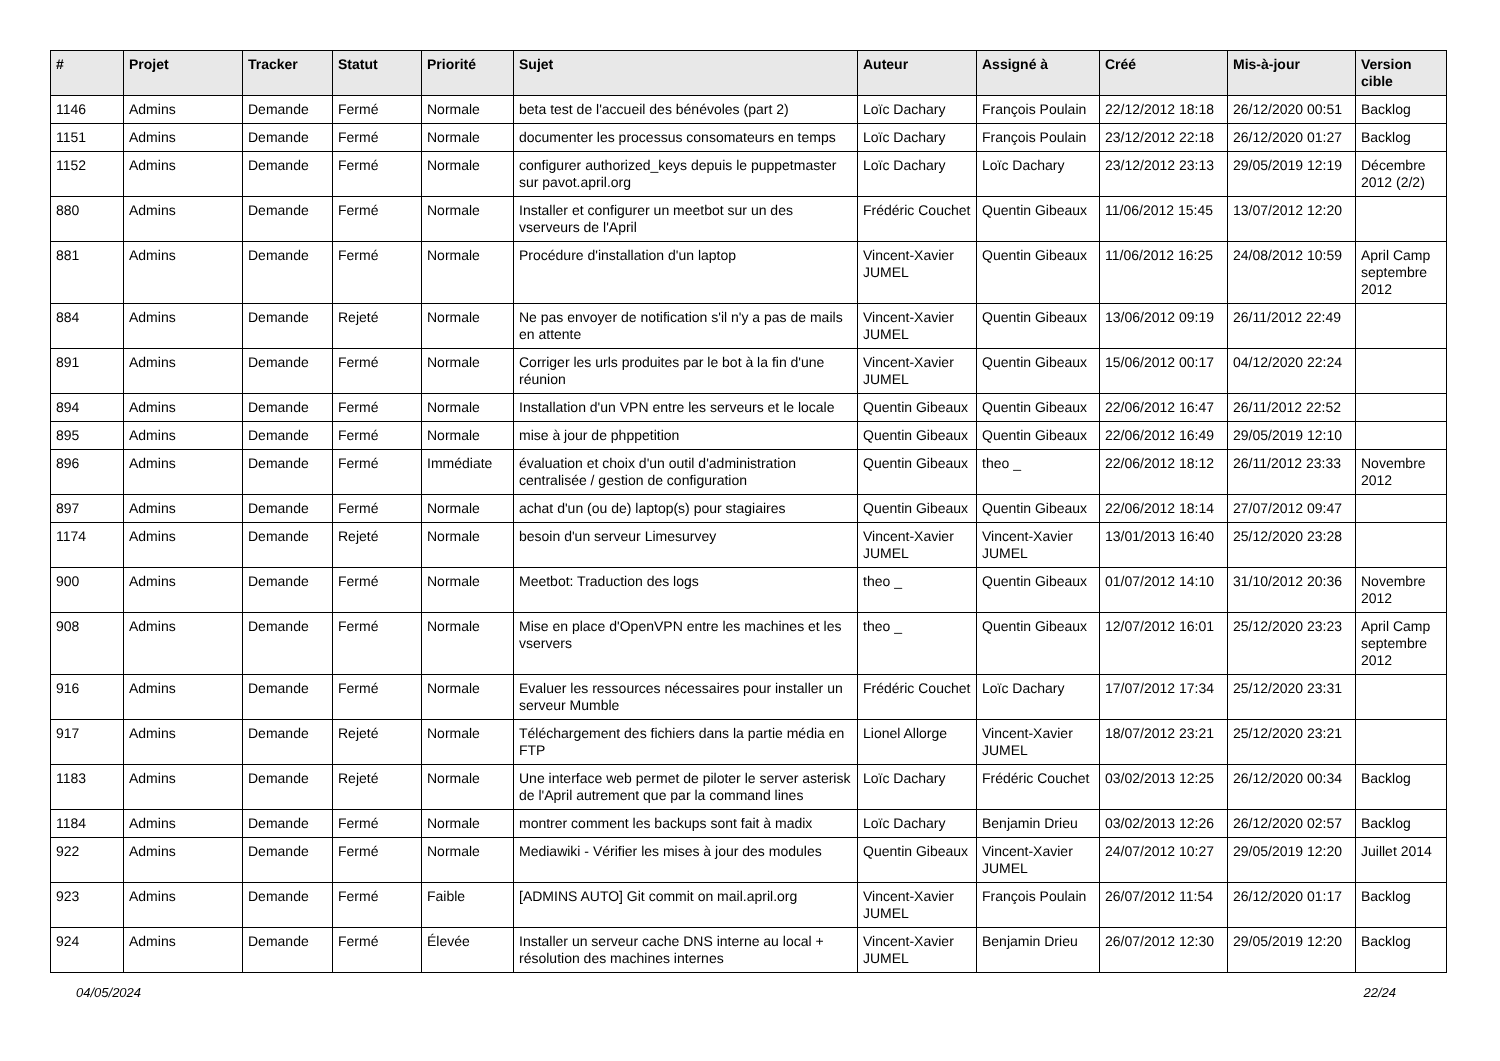| # | Projet | Tracker | Statut | Priorité | Sujet | Auteur | Assigné à | Créé | Mis-à-jour | Version cible |
| --- | --- | --- | --- | --- | --- | --- | --- | --- | --- | --- |
| 1146 | Admins | Demande | Fermé | Normale | beta test de l'accueil des bénévoles (part 2) | Loïc Dachary | François Poulain | 22/12/2012 18:18 | 26/12/2020 00:51 | Backlog |
| 1151 | Admins | Demande | Fermé | Normale | documenter les processus consomateurs en temps | Loïc Dachary | François Poulain | 23/12/2012 22:18 | 26/12/2020 01:27 | Backlog |
| 1152 | Admins | Demande | Fermé | Normale | configurer authorized_keys depuis le puppetmaster sur pavot.april.org | Loïc Dachary | Loïc Dachary | 23/12/2012 23:13 | 29/05/2019 12:19 | Décembre 2012 (2/2) |
| 880 | Admins | Demande | Fermé | Normale | Installer et configurer un meetbot sur un des vserveurs de l'April | Frédéric Couchet | Quentin Gibeaux | 11/06/2012 15:45 | 13/07/2012 12:20 | |
| 881 | Admins | Demande | Fermé | Normale | Procédure d'installation d'un laptop | Vincent-Xavier JUMEL | Quentin Gibeaux | 11/06/2012 16:25 | 24/08/2012 10:59 | April Camp septembre 2012 |
| 884 | Admins | Demande | Rejeté | Normale | Ne pas envoyer de notification s'il n'y a pas de mails en attente | Vincent-Xavier JUMEL | Quentin Gibeaux | 13/06/2012 09:19 | 26/11/2012 22:49 | |
| 891 | Admins | Demande | Fermé | Normale | Corriger les urls produites par le bot à la fin d'une réunion | Vincent-Xavier JUMEL | Quentin Gibeaux | 15/06/2012 00:17 | 04/12/2020 22:24 | |
| 894 | Admins | Demande | Fermé | Normale | Installation d'un VPN entre les serveurs et le locale | Quentin Gibeaux | Quentin Gibeaux | 22/06/2012 16:47 | 26/11/2012 22:52 | |
| 895 | Admins | Demande | Fermé | Normale | mise à jour de phppetition | Quentin Gibeaux | Quentin Gibeaux | 22/06/2012 16:49 | 29/05/2019 12:10 | |
| 896 | Admins | Demande | Fermé | Immédiate | évaluation et choix d'un outil d'administration centralisée / gestion de configuration | Quentin Gibeaux | theo _ | 22/06/2012 18:12 | 26/11/2012 23:33 | Novembre 2012 |
| 897 | Admins | Demande | Fermé | Normale | achat d'un (ou de) laptop(s) pour stagiaires | Quentin Gibeaux | Quentin Gibeaux | 22/06/2012 18:14 | 27/07/2012 09:47 | |
| 1174 | Admins | Demande | Rejeté | Normale | besoin d'un serveur Limesurvey | Vincent-Xavier JUMEL | Vincent-Xavier JUMEL | 13/01/2013 16:40 | 25/12/2020 23:28 | |
| 900 | Admins | Demande | Fermé | Normale | Meetbot: Traduction des logs | theo _ | Quentin Gibeaux | 01/07/2012 14:10 | 31/10/2012 20:36 | Novembre 2012 |
| 908 | Admins | Demande | Fermé | Normale | Mise en place d'OpenVPN entre les machines et les vservers | theo _ | Quentin Gibeaux | 12/07/2012 16:01 | 25/12/2020 23:23 | April Camp septembre 2012 |
| 916 | Admins | Demande | Fermé | Normale | Evaluer les ressources nécessaires pour installer un serveur Mumble | Frédéric Couchet | Loïc Dachary | 17/07/2012 17:34 | 25/12/2020 23:31 | |
| 917 | Admins | Demande | Rejeté | Normale | Téléchargement des fichiers dans la partie média en FTP | Lionel Allorge | Vincent-Xavier JUMEL | 18/07/2012 23:21 | 25/12/2020 23:21 | |
| 1183 | Admins | Demande | Rejeté | Normale | Une interface web permet de piloter le server asterisk de l'April autrement que par la command lines | Loïc Dachary | Frédéric Couchet | 03/02/2013 12:25 | 26/12/2020 00:34 | Backlog |
| 1184 | Admins | Demande | Fermé | Normale | montrer comment les backups sont fait à madix | Loïc Dachary | Benjamin Drieu | 03/02/2013 12:26 | 26/12/2020 02:57 | Backlog |
| 922 | Admins | Demande | Fermé | Normale | Mediawiki - Vérifier les mises à jour des modules | Quentin Gibeaux | Vincent-Xavier JUMEL | 24/07/2012 10:27 | 29/05/2019 12:20 | Juillet 2014 |
| 923 | Admins | Demande | Fermé | Faible | [ADMINS AUTO] Git commit on mail.april.org | Vincent-Xavier JUMEL | François Poulain | 26/07/2012 11:54 | 26/12/2020 01:17 | Backlog |
| 924 | Admins | Demande | Fermé | Élevée | Installer un serveur cache DNS interne au local + résolution des machines internes | Vincent-Xavier JUMEL | Benjamin Drieu | 26/07/2012 12:30 | 29/05/2019 12:20 | Backlog |
04/05/2024 22/24